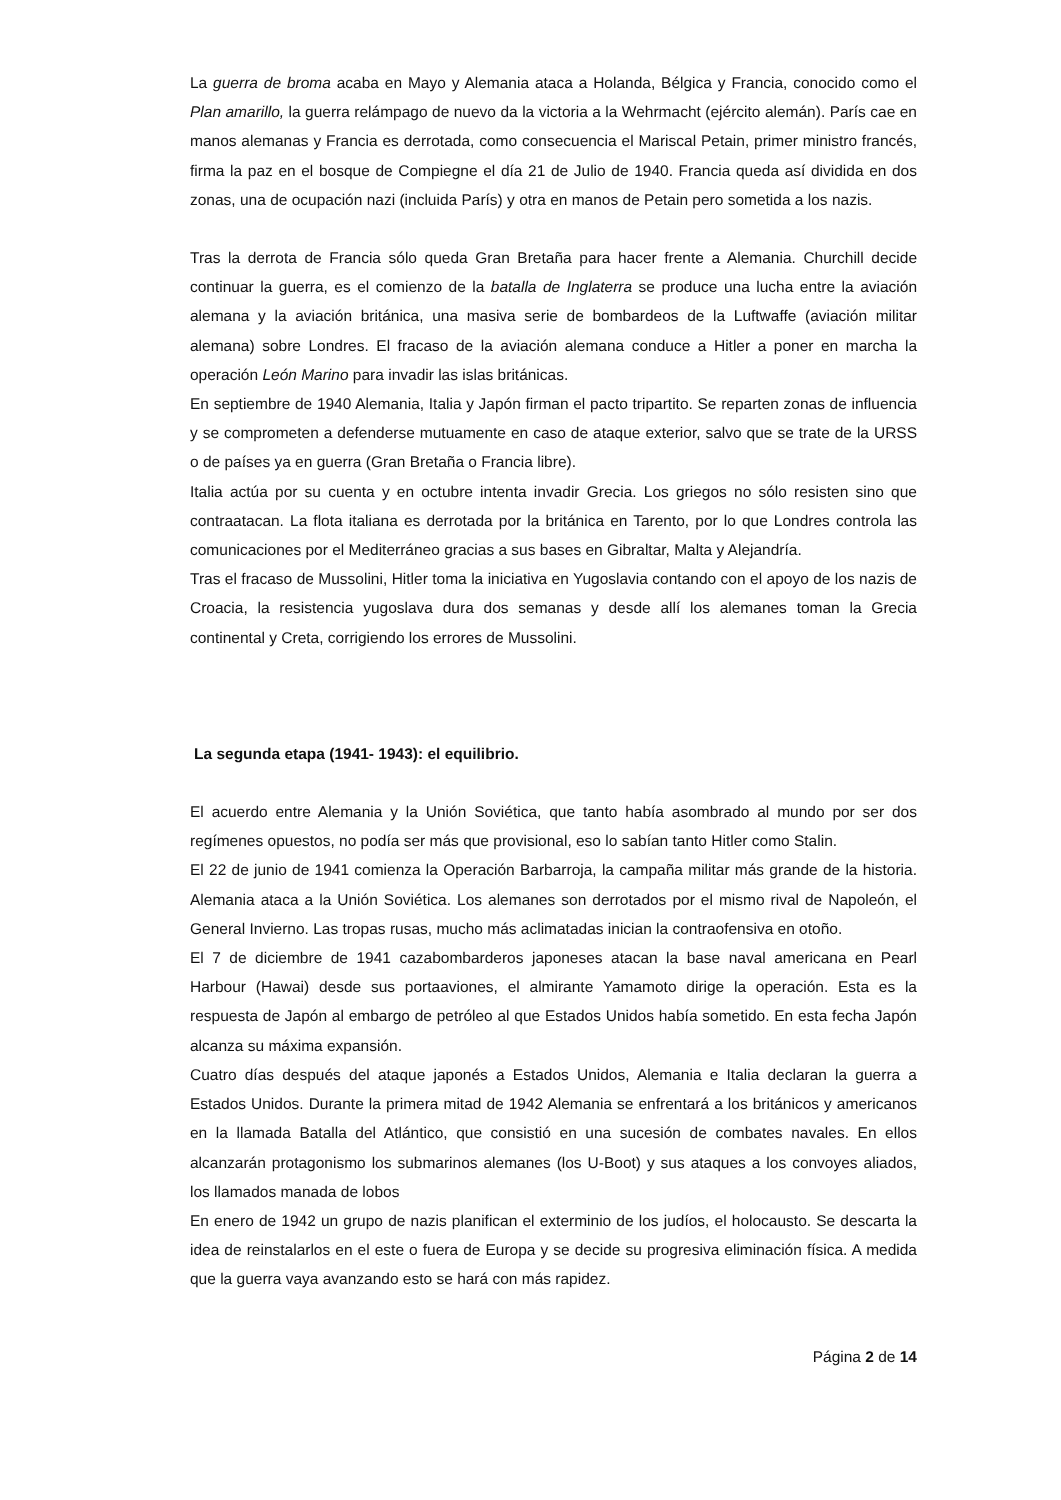La guerra de broma acaba en Mayo y Alemania ataca a Holanda, Bélgica y Francia, conocido como el Plan amarillo, la guerra relámpago de nuevo da la victoria a la Wehrmacht (ejército alemán). París cae en manos alemanas y Francia es derrotada, como consecuencia el Mariscal Petain, primer ministro francés, firma la paz en el bosque de Compiegne el día 21 de Julio de 1940. Francia queda así dividida en dos zonas, una de ocupación nazi (incluida París) y otra en manos de Petain pero sometida a los nazis.
Tras la derrota de Francia sólo queda Gran Bretaña para hacer frente a Alemania. Churchill decide continuar la guerra, es el comienzo de la batalla de Inglaterra se produce una lucha entre la aviación alemana y la aviación británica, una masiva serie de bombardeos de la Luftwaffe (aviación militar alemana) sobre Londres. El fracaso de la aviación alemana conduce a Hitler a poner en marcha la operación León Marino para invadir las islas británicas.
En septiembre de 1940 Alemania, Italia y Japón firman el pacto tripartito. Se reparten zonas de influencia y se comprometen a defenderse mutuamente en caso de ataque exterior, salvo que se trate de la URSS o de países ya en guerra (Gran Bretaña o Francia libre).
Italia actúa por su cuenta y en octubre intenta invadir Grecia. Los griegos no sólo resisten sino que contraatacan. La flota italiana es derrotada por la británica en Tarento, por lo que Londres controla las comunicaciones por el Mediterráneo gracias a sus bases en Gibraltar, Malta y Alejandría.
Tras el fracaso de Mussolini, Hitler toma la iniciativa en Yugoslavia contando con el apoyo de los nazis de Croacia, la resistencia yugoslava dura dos semanas y desde allí los alemanes toman la Grecia continental y Creta, corrigiendo los errores de Mussolini.
La segunda etapa (1941- 1943): el equilibrio.
El acuerdo entre Alemania y la Unión Soviética, que tanto había asombrado al mundo por ser dos regímenes opuestos, no podía ser más que provisional, eso lo sabían tanto Hitler como Stalin.
El 22 de junio de 1941 comienza la Operación Barbarroja, la campaña militar más grande de la historia. Alemania ataca a la Unión Soviética. Los alemanes son derrotados por el mismo rival de Napoleón, el General Invierno. Las tropas rusas, mucho más aclimatadas inician la contraofensiva en otoño.
El 7 de diciembre de 1941 cazabombarderos japoneses atacan la base naval americana en Pearl Harbour (Hawai) desde sus portaaviones, el almirante Yamamoto dirige la operación. Esta es la respuesta de Japón al embargo de petróleo al que Estados Unidos había sometido. En esta fecha Japón alcanza su máxima expansión.
Cuatro días después del ataque japonés a Estados Unidos, Alemania e Italia declaran la guerra a Estados Unidos. Durante la primera mitad de 1942 Alemania se enfrentará a los británicos y americanos en la llamada Batalla del Atlántico, que consistió en una sucesión de combates navales. En ellos alcanzarán protagonismo los submarinos alemanes (los U-Boot) y sus ataques a los convoyes aliados, los llamados manada de lobos
En enero de 1942 un grupo de nazis planifican el exterminio de los judíos, el holocausto. Se descarta la idea de reinstalarlos en el este o fuera de Europa y se decide su progresiva eliminación física. A medida que la guerra vaya avanzando esto se hará con más rapidez.
Página 2 de 14